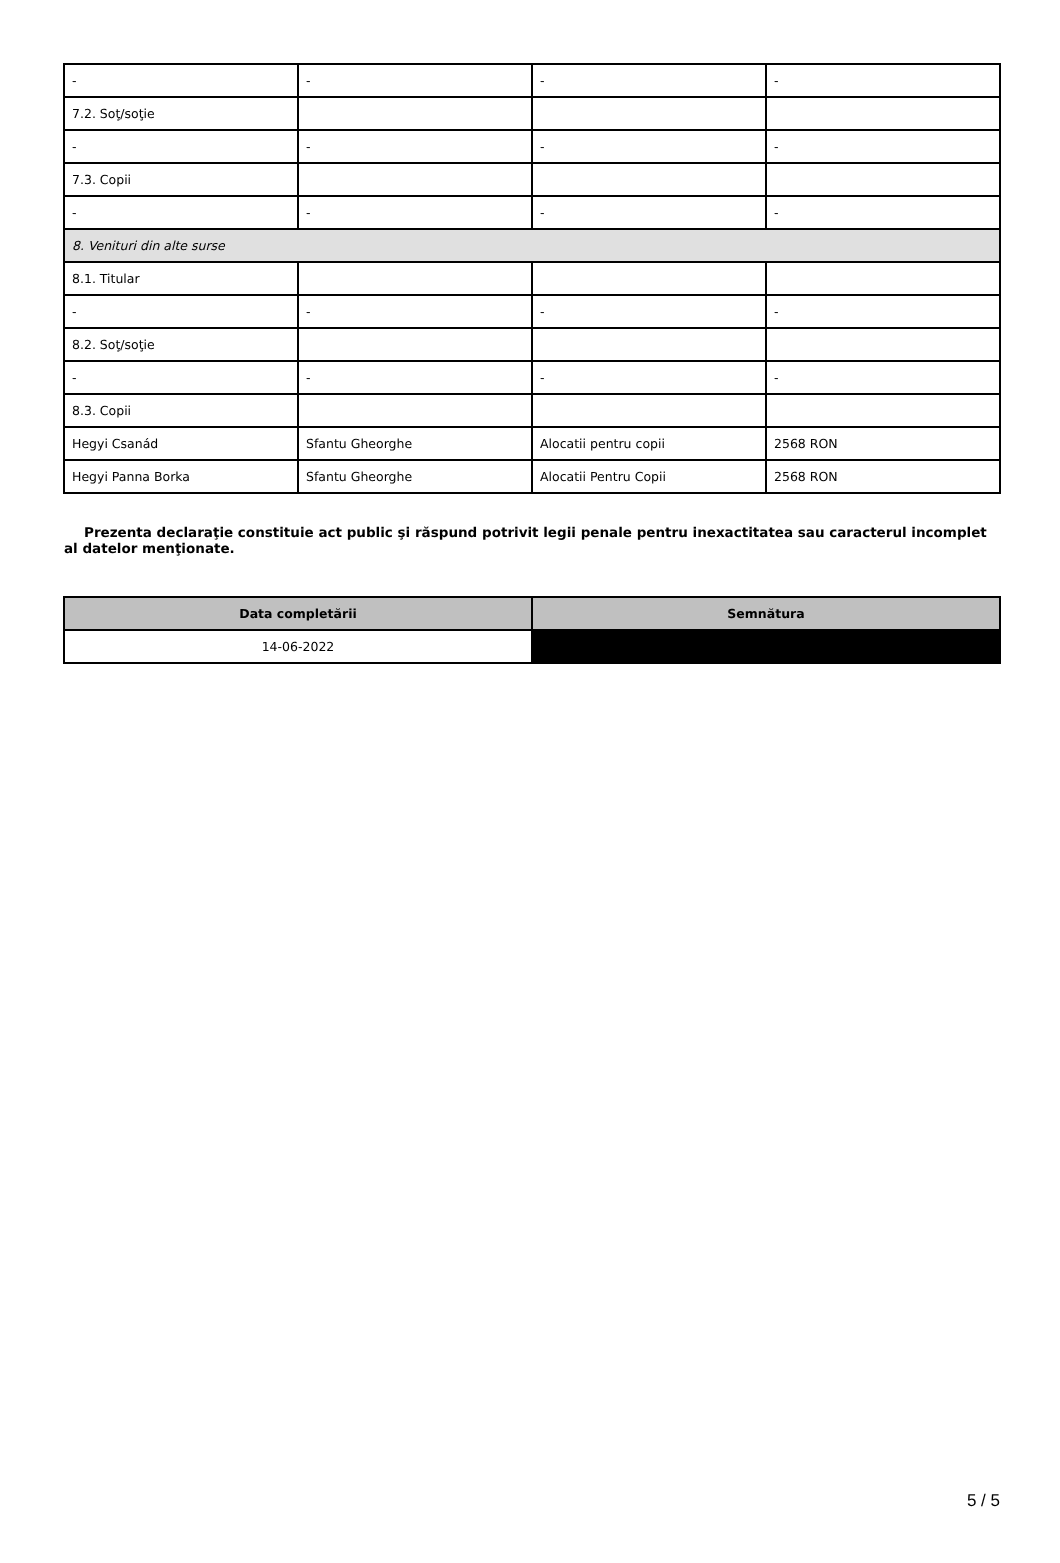| - | - | - | - |
| 7.2. Soţ/soţie | | | |
| - | - | - | - |
| 7.3. Copii | | | |
| - | - | - | - |
| 8. Venituri din alte surse | | | |
| 8.1. Titular | | | |
| - | - | - | - |
| 8.2. Soţ/soţie | | | |
| - | - | - | - |
| 8.3. Copii | | | |
| Hegyi Csanád | Sfantu Gheorghe | Alocatii pentru copii | 2568 RON |
| Hegyi Panna Borka | Sfantu Gheorghe | Alocatii Pentru Copii | 2568 RON |
Prezenta declaraţie constituie act public şi răspund potrivit legii penale pentru inexactitatea sau caracterul incomplet al datelor menţionate.
| Data completării | Semnătura |
| --- | --- |
| 14-06-2022 | |
5 / 5